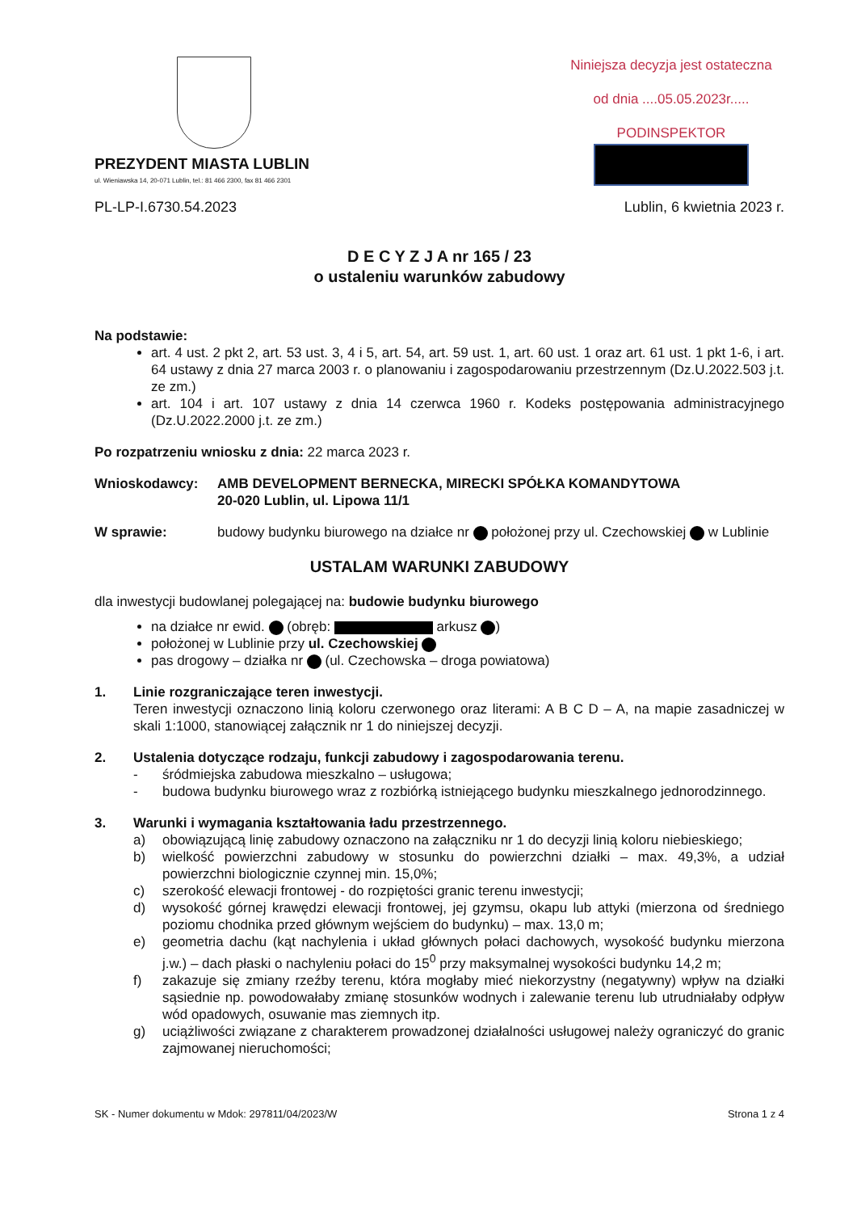PREZYDENT MIASTA LUBLIN
ul. Wieniawska 14, 20-071 Lublin, tel.: 81 466 2300, fax 81 466 2301
Niniejsza decyzja jest ostateczna
od dnia ....05.05.2023r.....
PODINSPEKTOR
PL-LP-I.6730.54.2023 Lublin, 6 kwietnia 2023 r.
D E C Y Z J A nr 165 / 23
o ustaleniu warunków zabudowy
Na podstawie:
art. 4 ust. 2 pkt 2, art. 53 ust. 3, 4 i 5, art. 54, art. 59 ust. 1, art. 60 ust. 1 oraz art. 61 ust. 1 pkt 1-6, i art. 64 ustawy z dnia 27 marca 2003 r. o planowaniu i zagospodarowaniu przestrzennym (Dz.U.2022.503 j.t. ze zm.)
art. 104 i art. 107 ustawy z dnia 14 czerwca 1960 r. Kodeks postępowania administracyjnego (Dz.U.2022.2000 j.t. ze zm.)
Po rozpatrzeniu wniosku z dnia: 22 marca 2023 r.
Wnioskodawcy: AMB DEVELOPMENT BERNECKA, MIRECKI SPÓŁKA KOMANDYTOWA
20-020 Lublin, ul. Lipowa 11/1
W sprawie: budowy budynku biurowego na działce nr położonej przy ul. Czechowskiej w Lublinie
USTALAM WARUNKI ZABUDOWY
dla inwestycji budowlanej polegającej na: budowie budynku biurowego
na działce nr ewid. (obręb: arkusz )
położonej w Lublinie przy ul. Czechowskiej
pas drogowy – działka nr (ul. Czechowska – droga powiatowa)
1. Linie rozgraniczające teren inwestycji.
Teren inwestycji oznaczono linią koloru czerwonego oraz literami: A B C D – A, na mapie zasadniczej w skali 1:1000, stanowiącej załącznik nr 1 do niniejszej decyzji.
2. Ustalenia dotyczące rodzaju, funkcji zabudowy i zagospodarowania terenu.
- śródmiejska zabudowa mieszkalno – usługowa;
- budowa budynku biurowego wraz z rozbiórką istniejącego budynku mieszkalnego jednorodzinnego.
3. Warunki i wymagania kształtowania ładu przestrzennego.
a) obowiązującą linię zabudowy oznaczono na załączniku nr 1 do decyzji linią koloru niebieskiego;
b) wielkość powierzchni zabudowy w stosunku do powierzchni działki – max. 49,3%, a udział powierzchni biologicznie czynnej min. 15,0%;
c) szerokość elewacji frontowej - do rozpiętości granic terenu inwestycji;
d) wysokość górnej krawędzi elewacji frontowej, jej gzymsu, okapu lub attyki (mierzona od średniego poziomu chodnika przed głównym wejściem do budynku) – max. 13,0 m;
e) geometria dachu (kąt nachylenia i układ głównych połaci dachowych, wysokość budynku mierzona j.w.) – dach płaski o nachyleniu połaci do 15<sup>0</sup> przy maksymalnej wysokości budynku 14,2 m;
f) zakazuje się zmiany rzeźby terenu, która mogłaby mieć niekorzystny (negatywny) wpływ na działki sąsiednie np. powodowałaby zmianę stosunków wodnych i zalewanie terenu lub utrudniałaby odpływ wód opadowych, osuwanie mas ziemnych itp.
g) uciążliwości związane z charakterem prowadzonej działalności usługowej należy ograniczyć do granic zajmowanej nieruchomości;
SK - Numer dokumentu w Mdok: 297811/04/2023/W Strona 1 z 4